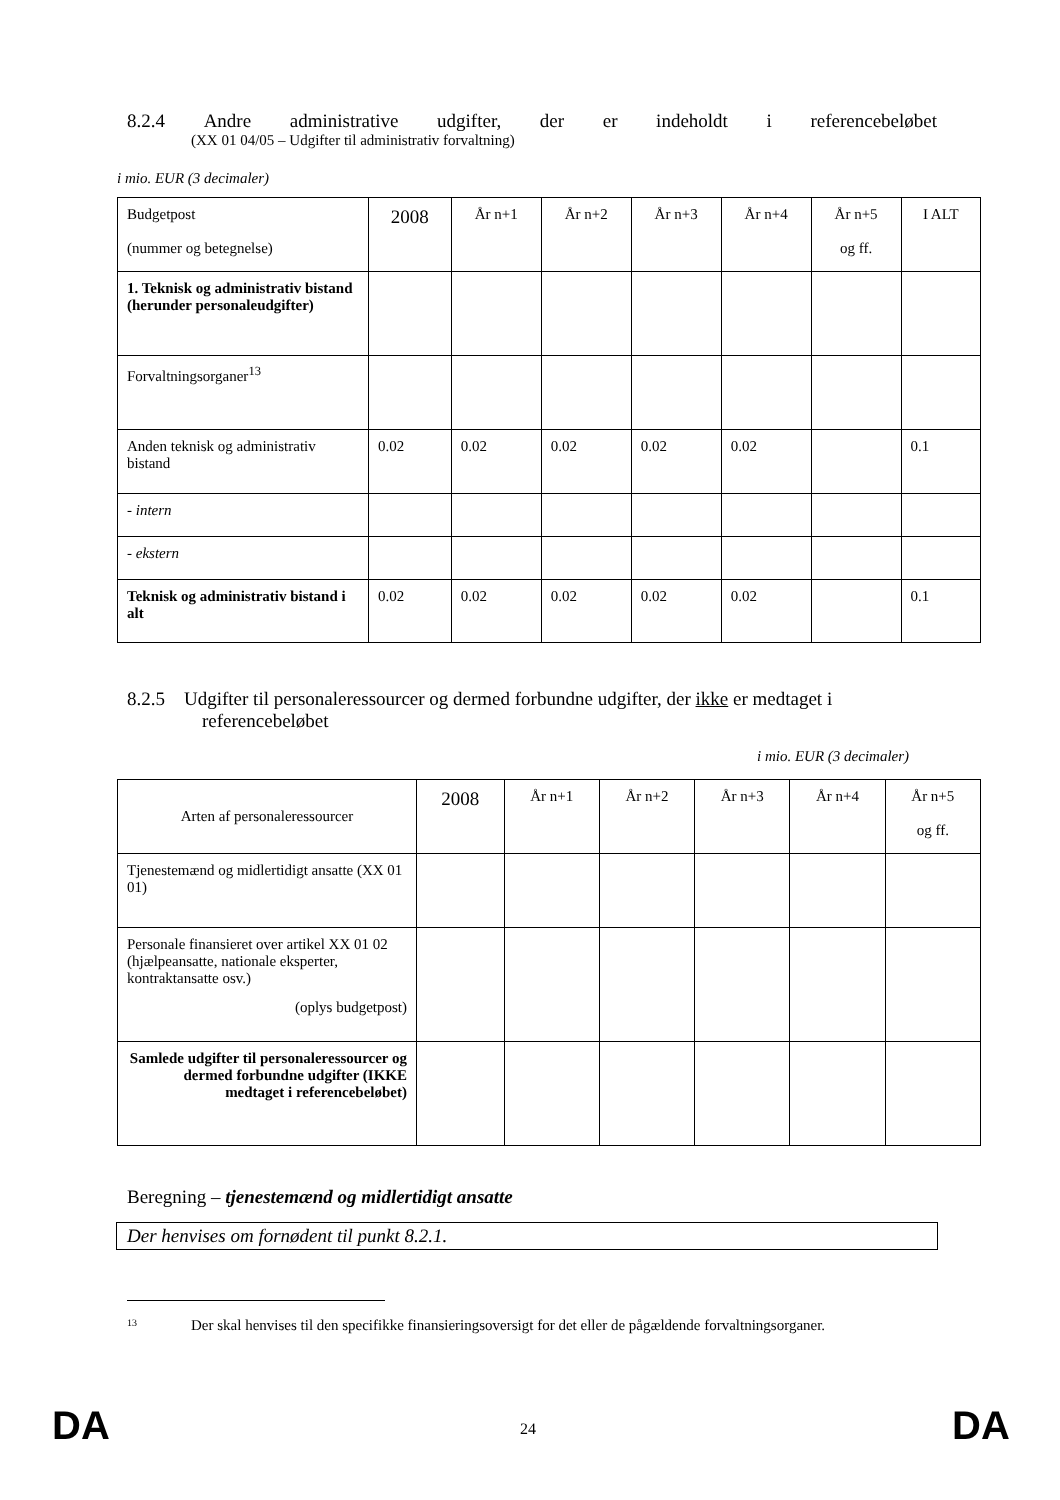8.2.4 Andre administrative udgifter, der er indeholdt i referencebeløbet
(XX 01 04/05 – Udgifter til administrativ forvaltning)
i mio. EUR (3 decimaler)
| Budgetpost (nummer og betegnelse) | 2008 | År n+1 | År n+2 | År n+3 | År n+4 | År n+5 og ff. | I ALT |
| 1. Teknisk og administrativ bistand (herunder personaleudgifter) | | | | | | | |
| Forvaltningsorganer<sup>13</sup> | | | | | | | |
| Anden teknisk og administrativ bistand | 0.02 | 0.02 | 0.02 | 0.02 | 0.02 | | 0.1 |
| - intern | | | | | | | |
| - ekstern | | | | | | | |
| Teknisk og administrativ bistand i alt | 0.02 | 0.02 | 0.02 | 0.02 | 0.02 | | 0.1 |
8.2.5 Udgifter til personaleressourcer og dermed forbundne udgifter, der ikke er medtaget i
referencebeløbet
i mio. EUR (3 decimaler)
| Arten af personaleressourcer | 2008 | År n+1 | År n+2 | År n+3 | År n+4 | År n+5 og ff. |
| Tjenestemænd og midlertidigt ansatte (XX 01 01) | | | | | | |
| Personale finansieret over artikel XX 01 02 (hjælpeansatte, nationale eksperter, kontraktansatte osv.) (oplys budgetpost) | | | | | | |
| Samlede udgifter til personaleressourcer og dermed forbundne udgifter (IKKE medtaget i referencebeløbet) | | | | | | |
Beregning – tjenestemænd og midlertidigt ansatte
Der henvises om fornødent til punkt 8.2.1.
<sup>13</sup> Der skal henvises til den specifikke finansieringsoversigt for det eller de pågældende forvaltningsorganer.
DA 24 DA